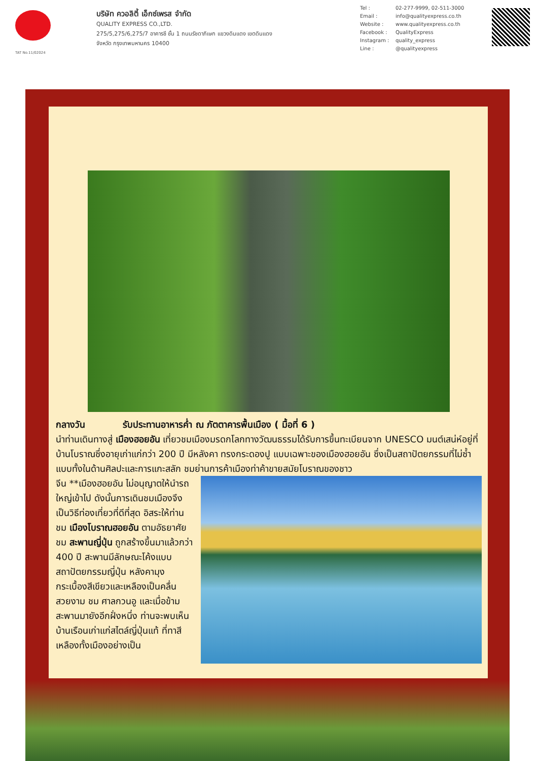TAT No.11/02024
บริษัท ควอลิตี้ เอ็กซ์เพรส จำกัด
QUALITY EXPRESS CO.,LTD.
275/5,275/6,275/7 อาคารซี ชั้น 1 ถนนรัชดาภิเษก แขวงดินแดง เขตดินแดง
จังหวัด กรุงเทพมหานคร 10400
Tel : 02-277-9999, 02-511-3000
Email : info@qualityexpress.co.th
Website : www.qualityexpress.co.th
Facebook : QualityExpress
Instagram : quality_express
Line : @qualityexpress
กลางวัน รับประทานอาหารค่ำ ณ ภัตตาคารพื้นเมือง ( มื้อที่ 6 )
นำท่านเดินทางสู่ เมืองฮอยอัน เที่ยวชมเมืองมรดกโลกทางวัฒนธรรมได้รับการขึ้นทะเบียนจาก UNESCO มนต์เสน่ห์อยู่ที่บ้านโบราณซึ่งอายุเก่าแก่กว่า 200 ปี มีหลังคา ทรงกระดองปู แบบเฉพาะของเมืองฮอยอัน ซึ่งเป็นสถาปัตยกรรมที่ไม่ซ้ำแบบทั้งในด้านศิลปะและการแกะสลัก ชมย่านการค้าเมืองท่าค้าขายสมัยโบราณของชาว
จีน **เมืองฮอยอัน ไม่อนุญาตให้นำรถใหญ่เข้าไป ดังนั้นการเดินชมเมืองจึงเป็นวิธีท่องเที่ยวที่ดีที่สุด อิสระให้ท่านชม เมืองโบราณฮอยอัน ตามอัธยาศัย ชม สะพานญี่ปุ่น ถูกสร้างขึ้นมาแล้วกว่า 400 ปี สะพานมีลักษณะโค้งแบบสถาปัตยกรรมญี่ปุ่น หลังคามุงกระเบื้องสีเขียวและเหลืองเป็นคลื่นสวยงาม ชม ศาลกวนอู และเมื่อข้ามสะพานมายังอีกฝั่งหนึ่ง ท่านจะพบเห็นบ้านเรือนเก่าแก่สไตล์ญี่ปุ่นแท้ ที่ทาสีเหลืองทั้งเมืองอย่างเป็น